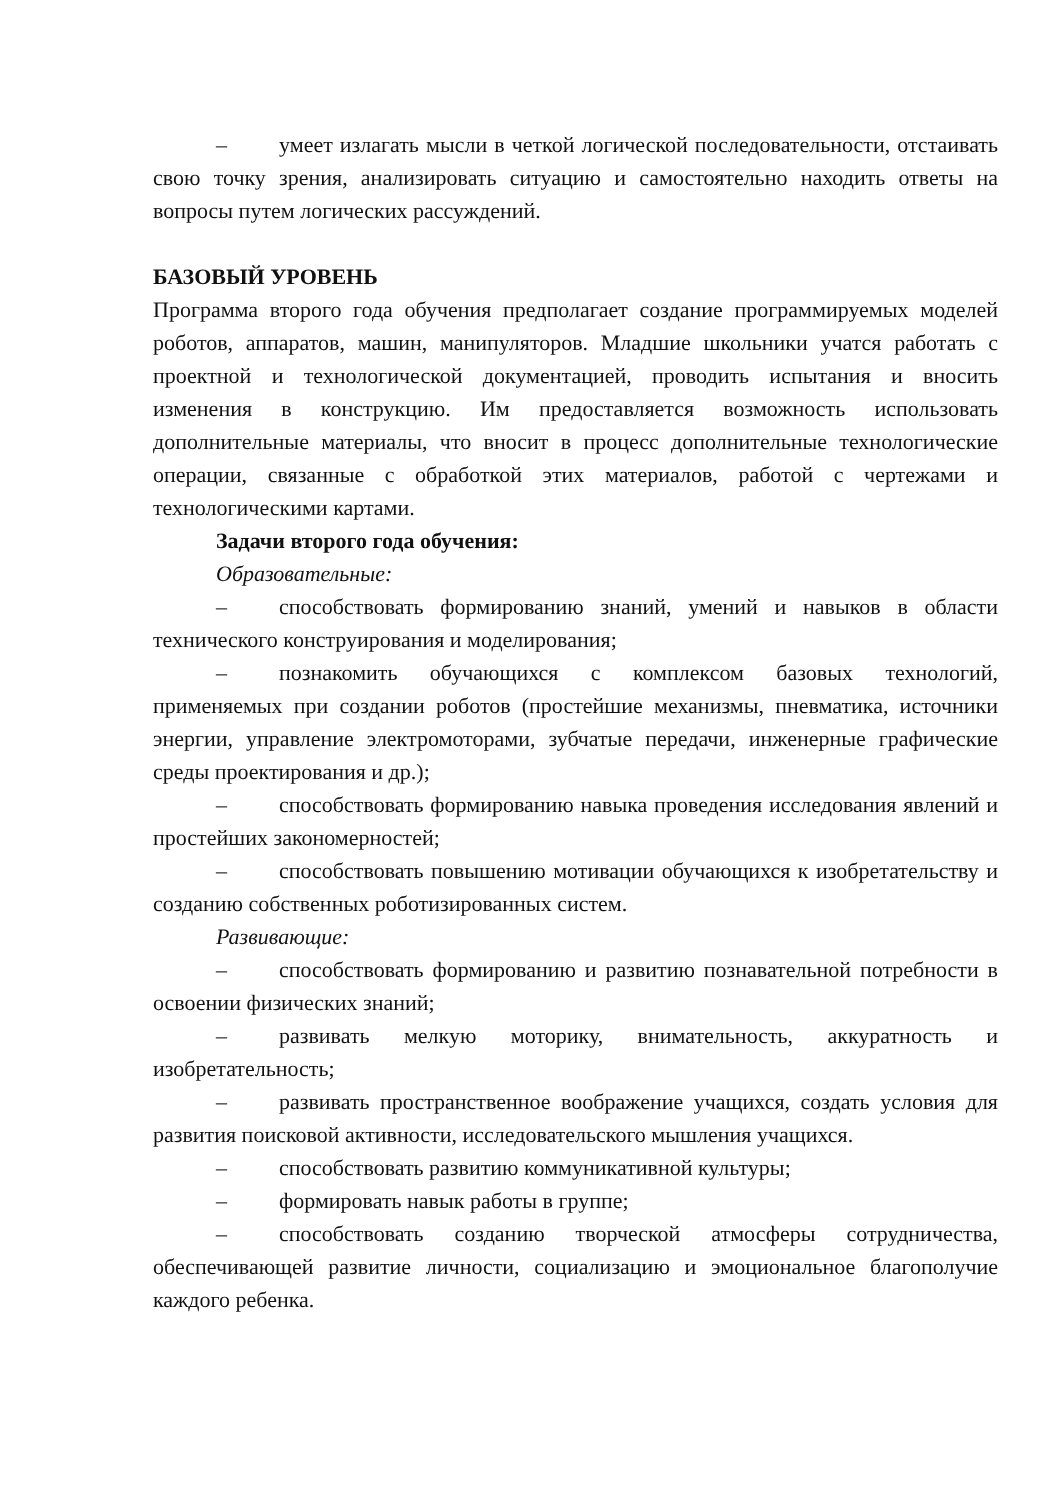– умеет излагать мысли в четкой логической последовательности, отстаивать свою точку зрения, анализировать ситуацию и самостоятельно находить ответы на вопросы путем логических рассуждений.
БАЗОВЫЙ УРОВЕНЬ
Программа второго года обучения предполагает создание программируемых моделей роботов, аппаратов, машин, манипуляторов. Младшие школьники учатся работать с проектной и технологической документацией, проводить испытания и вносить изменения в конструкцию. Им предоставляется возможность использовать дополнительные материалы, что вносит в процесс дополнительные технологические операции, связанные с обработкой этих материалов, работой с чертежами и технологическими картами.
Задачи второго года обучения:
Образовательные:
– способствовать формированию знаний, умений и навыков в области технического конструирования и моделирования;
– познакомить обучающихся с комплексом базовых технологий, применяемых при создании роботов (простейшие механизмы, пневматика, источники энергии, управление электромоторами, зубчатые передачи, инженерные графические среды проектирования и др.);
– способствовать формированию навыка проведения исследования явлений и простейших закономерностей;
– способствовать повышению мотивации обучающихся к изобретательству и созданию собственных роботизированных систем.
Развивающие:
– способствовать формированию и развитию познавательной потребности в освоении физических знаний;
– развивать мелкую моторику, внимательность, аккуратность и изобретательность;
– развивать пространственное воображение учащихся, создать условия для развития поисковой активности, исследовательского мышления учащихся.
– способствовать развитию коммуникативной культуры;
– формировать навык работы в группе;
– способствовать созданию творческой атмосферы сотрудничества, обеспечивающей развитие личности, социализацию и эмоциональное благополучие каждого ребенка.